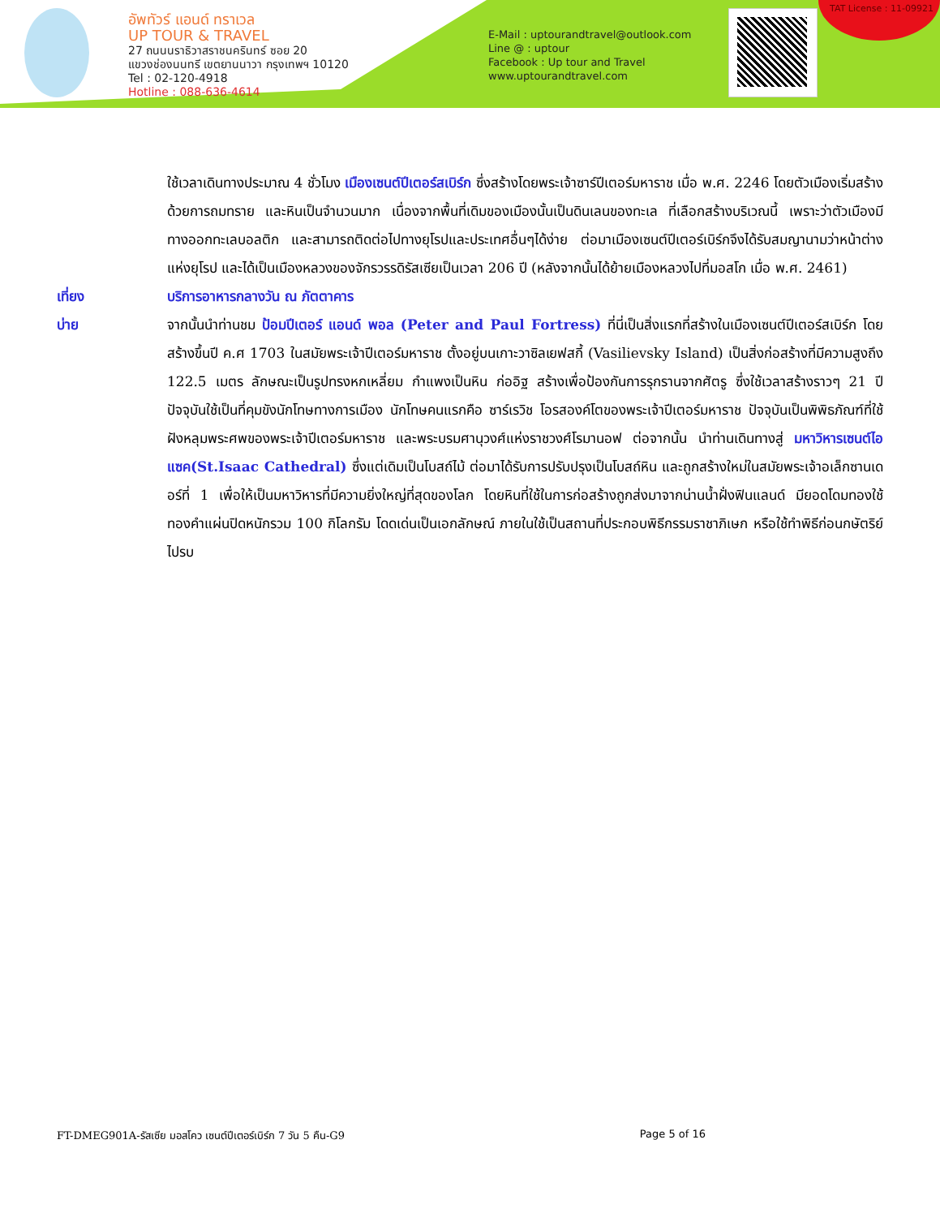อัพทัวร์ แอนด์ ทราเวล
UP TOUR & TRAVEL
27 ถนนนราธิวาสราชนครินทร์ ซอย 20
แขวงช่องนนทรี เขตยานนาวา กรุงเทพฯ 10120
Tel : 02-120-4918
Hotline : 088-636-4614
E-Mail : uptourandtravel@outlook.com
Line @ : uptour
Facebook : Up tour and Travel
www.uptourandtravel.com
TAT License : 11-09921
ใช้เวลาเดินทางประมาณ 4 ชั่วโมง เมืองเซนต์ปีเตอร์สเบิร์ก ซึ่งสร้างโดยพระเจ้าซาร์ปีเตอร์มหาราช เมื่อ พ.ศ. 2246 โดยตัวเมืองเริ่มสร้างด้วยการถมทราย และหินเป็นจำนวนมาก เนื่องจากพื้นที่เดิมของเมืองนั้นเป็นดินเลนของทะเล ที่เลือกสร้างบริเวณนี้ เพราะว่าตัวเมืองมีทางออกทะเลบอลติก และสามารถติดต่อไปทางยุโรปและประเทศอื่นๆได้ง่าย ต่อมาเมืองเซนต์ปีเตอร์เบิร์กจึงได้รับสมญานามว่าหน้าต่างแห่งยุโรป และได้เป็นเมืองหลวงของจักรวรรดิรัสเซียเป็นเวลา 206 ปี (หลังจากนั้นได้ย้ายเมืองหลวงไปที่มอสโก เมื่อ พ.ศ. 2461)
เที่ยง บริการอาหารกลางวัน ณ ภัตตาคาร
บ่าย จากนั้นนำท่านชม ป้อมปีเตอร์ แอนด์ พอล (Peter and Paul Fortress) ที่นี่เป็นสิ่งแรกที่สร้างในเมืองเซนต์ปีเตอร์สเบิร์ก โดยสร้างขึ้นปี ค.ศ 1703 ในสมัยพระเจ้าปีเตอร์มหาราช ตั้งอยู่บนเกาะวาซิลเยฟสกี้ (Vasilievsky Island) เป็นสิ่งก่อสร้างที่มีความสูงถึง 122.5 เมตร ลักษณะเป็นรูปทรงหกเหลี่ยม กำแพงเป็นหิน ก่ออิฐ สร้างเพื่อป้องกันการรุกรานจากศัตรู ซึ่งใช้เวลาสร้างราวๆ 21 ปี ปัจจุบันใช้เป็นที่คุมขังนักโทษทางการเมือง นักโทษคนแรกคือ ซาร์เรวิช โอรสองค์โตของพระเจ้าปีเตอร์มหาราช ปัจจุบันเป็นพิพิธภัณฑ์ที่ใช้ฝังหลุมพระศพของพระเจ้าปีเตอร์มหาราช และพระบรมศานุวงศ์แห่งราชวงศ์โรมานอฟ ต่อจากนั้น นำท่านเดินทางสู่ มหาวิหารเซนต์ไอแซค(St.Isaac Cathedral) ซึ่งแต่เดิมเป็นโบสถ์ไม้ ต่อมาได้รับการปรับปรุงเป็นโบสถ์หิน และถูกสร้างใหม่ในสมัยพระเจ้าอเล็กซานเดอร์ที่ 1 เพื่อให้เป็นมหาวิหารที่มีความยิ่งใหญ่ที่สุดของโลก โดยหินที่ใช้ในการก่อสร้างถูกส่งมาจากน่านน้ำฝั่งฟินแลนด์ มียอดโดมทองใช้ทองคำแผ่นปิดหนักรวม 100 กิโลกรัม โดดเด่นเป็นเอกลักษณ์ ภายในใช้เป็นสถานที่ประกอบพิธีกรรมราชาภิเษก หรือใช้ทำพิธีก่อนกษัตริย์ไปรบ
FT-DMEG901A-รัสเซีย มอสโคว เซนต์ปีเตอร์เบิร์ก 7 วัน 5 คืน-G9 Page 5 of 16